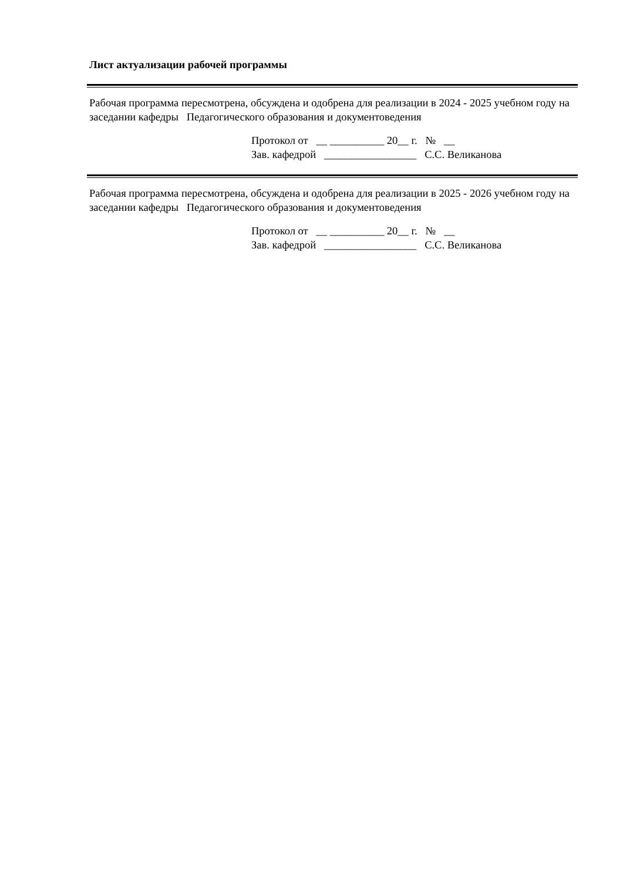Лист актуализации рабочей программы
Рабочая программа пересмотрена, обсуждена и одобрена для реализации в 2024 - 2025 учебном году на заседании кафедры Педагогического образования и документоведения
Протокол от __ __________ 20__ г. № __ Зав. кафедрой _________________ С.С. Великанова
Рабочая программа пересмотрена, обсуждена и одобрена для реализации в 2025 - 2026 учебном году на заседании кафедры Педагогического образования и документоведения
Протокол от __ __________ 20__ г. № __ Зав. кафедрой _________________ С.С. Великанова